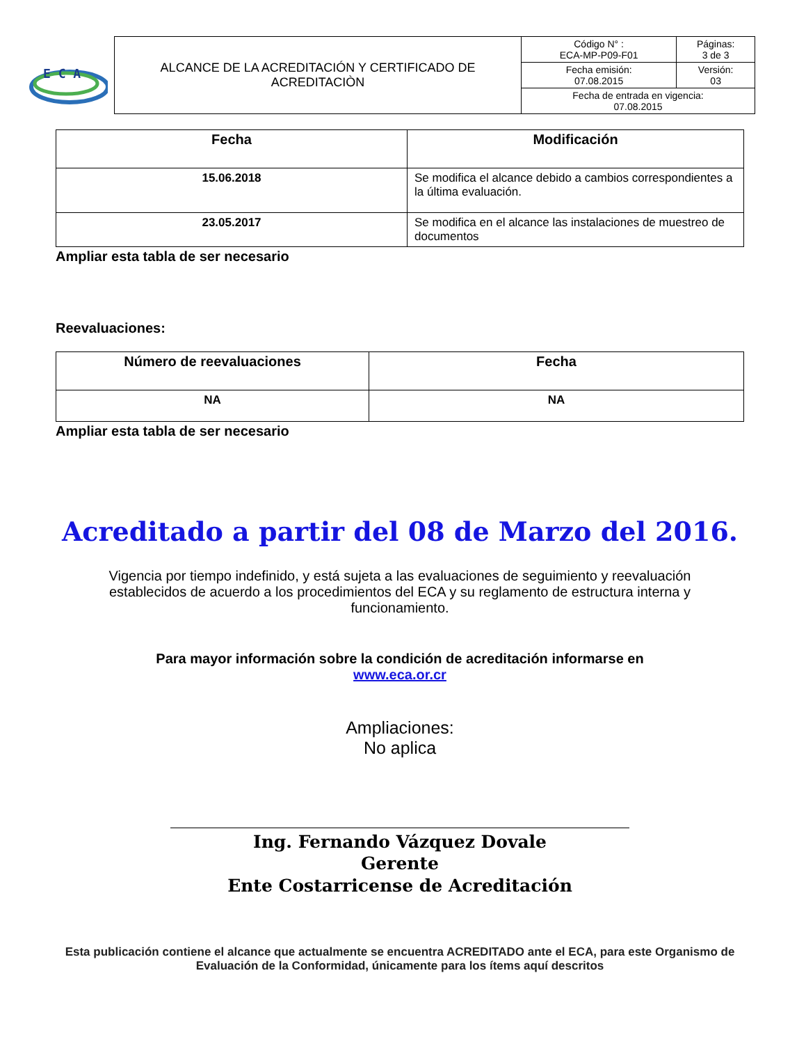E C A
| ALCANCE DE LA ACREDITACIÓN Y CERTIFICADO DE ACREDITACIÒN | Código N° : ECA-MP-P09-F01 | Páginas: 3 de 3 |
| | Fecha emisión: 07.08.2015 | Versión: 03 |
| | Fecha de entrada en vigencia: 07.08.2015 | |
| Fecha | Modificación |
| --- | --- |
| 15.06.2018 | Se modifica el alcance debido a cambios correspondientes a la última evaluación. |
| 23.05.2017 | Se modifica en el alcance las instalaciones de muestreo de documentos |
Ampliar esta tabla de ser necesario
Reevaluaciones:
| Número de reevaluaciones | Fecha |
| --- | --- |
| NA | NA |
Ampliar esta tabla de ser necesario
Acreditado a partir del 08 de Marzo del 2016.
Vigencia por tiempo indefinido, y está sujeta a las evaluaciones de seguimiento y reevaluación establecidos de acuerdo a los procedimientos del ECA y su reglamento de estructura interna y funcionamiento.
Para mayor información sobre la condición de acreditación informarse en
www.eca.or.cr
Ampliaciones:
No aplica
Ing. Fernando Vázquez Dovale
Gerente
Ente Costarricense de Acreditación
Esta publicación contiene el alcance que actualmente se encuentra ACREDITADO ante el ECA, para este Organismo de Evaluación de la Conformidad, únicamente para los ítems aquí descritos